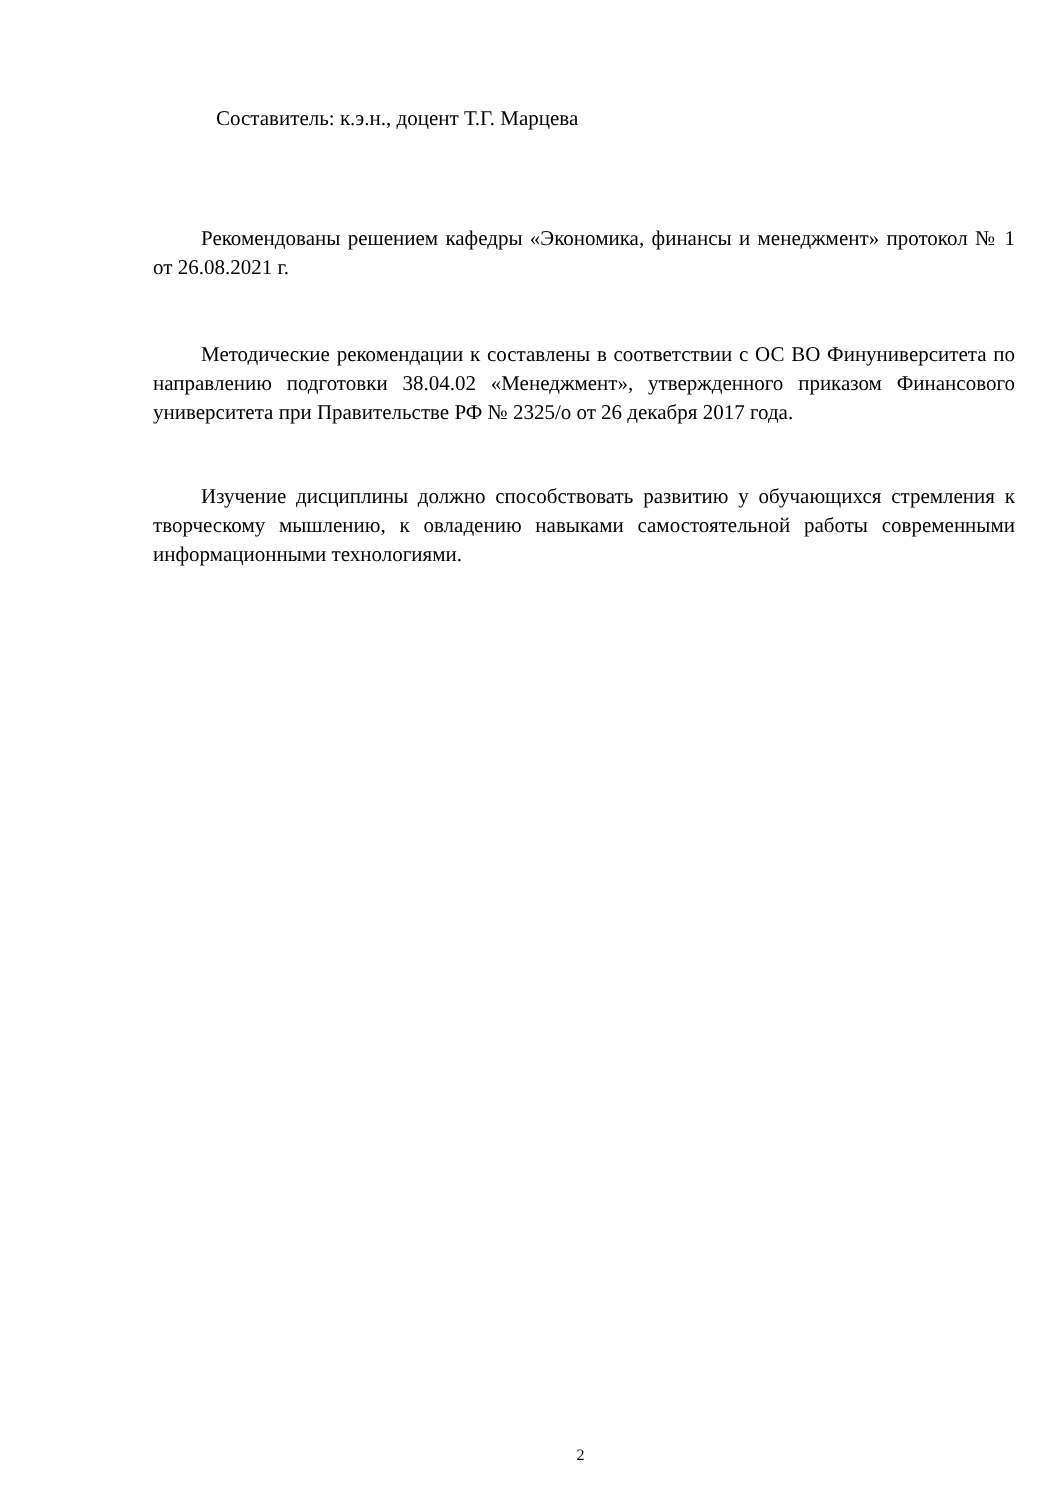Составитель: к.э.н., доцент Т.Г. Марцева
Рекомендованы решением кафедры «Экономика, финансы и менеджмент» протокол № 1 от 26.08.2021 г.
Методические рекомендации к составлены в соответствии с ОС ВО Финуниверситета по направлению подготовки 38.04.02 «Менеджмент», утвержденного приказом Финансового университета при Правительстве РФ № 2325/о от 26 декабря 2017 года.
Изучение дисциплины должно способствовать развитию у обучающихся стремления к творческому мышлению, к овладению навыками самостоятельной работы современными информационными технологиями.
2